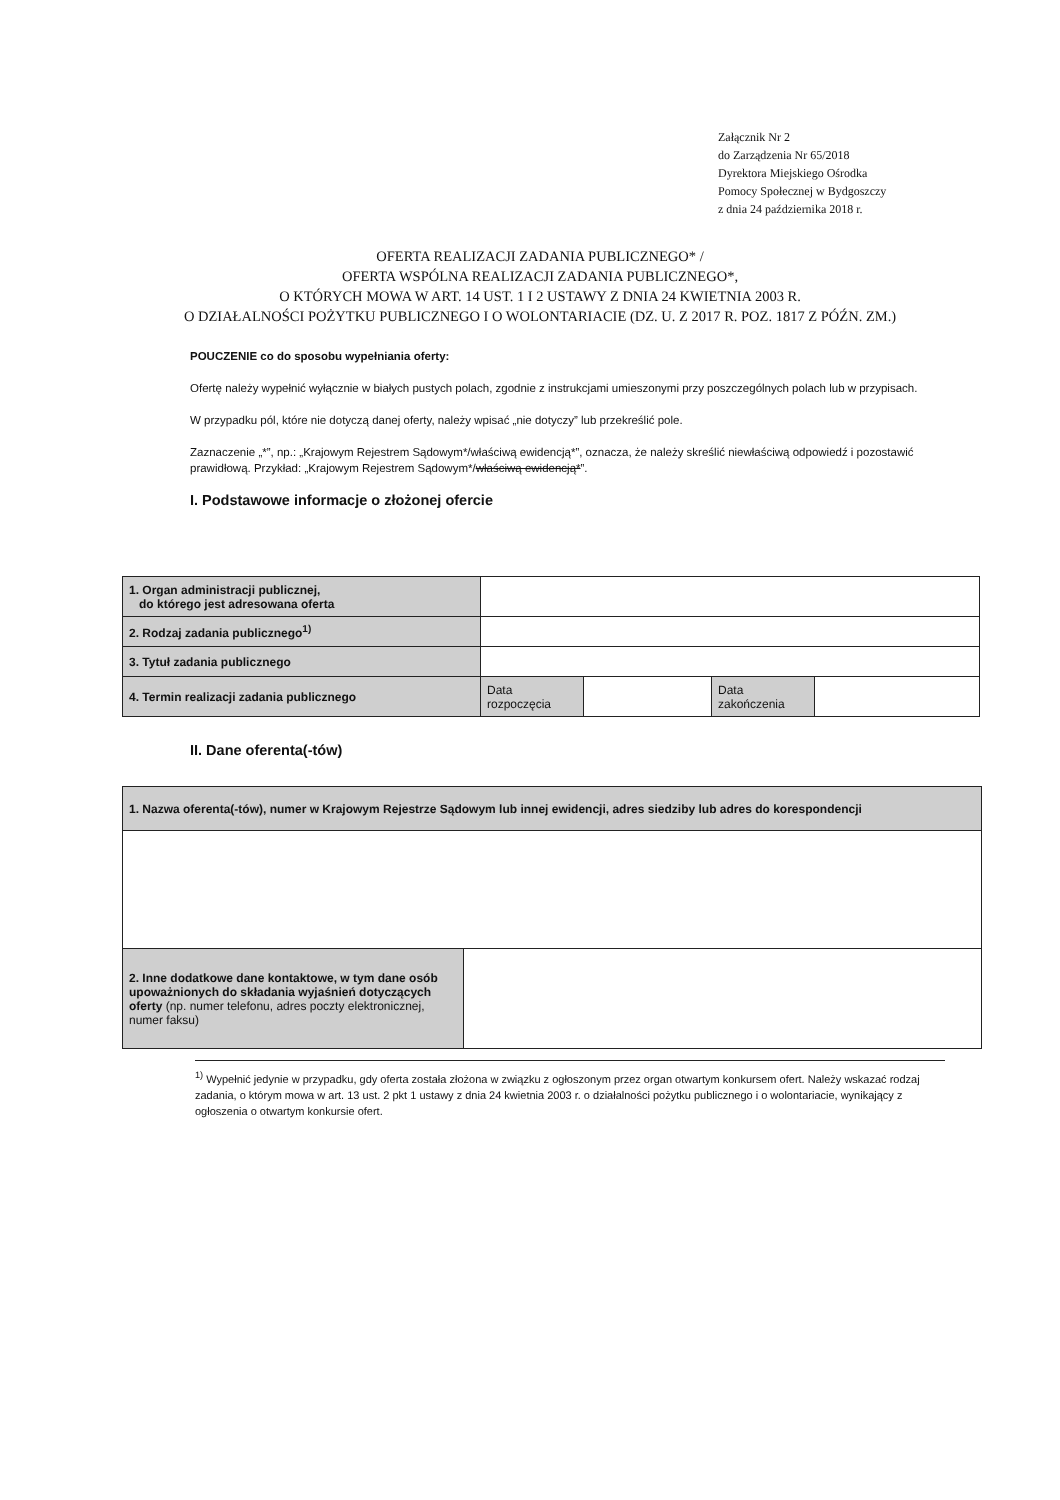Załącznik Nr 2
do Zarządzenia Nr 65/2018
Dyrektora Miejskiego Ośrodka
Pomocy Społecznej w Bydgoszczy
z dnia 24 października 2018 r.
OFERTA REALIZACJI ZADANIA PUBLICZNEGO* /
OFERTA WSPÓLNA REALIZACJI ZADANIA PUBLICZNEGO*,
O KTÓRYCH MOWA W ART. 14 UST. 1 I 2 USTAWY Z DNIA 24 KWIETNIA 2003 R.
O DZIAŁALNOŚCI POŻYTKU PUBLICZNEGO I O WOLONTARIACIE (DZ. U. Z 2017 R. POZ. 1817 Z PÓŹN. ZM.)
POUCZENIE co do sposobu wypełniania oferty:
Ofertę należy wypełnić wyłącznie w białych pustych polach, zgodnie z instrukcjami umieszonymi przy poszczególnych polach lub w przypisach.
W przypadku pól, które nie dotyczą danej oferty, należy wpisać „nie dotyczy” lub przekreślić pole.
Zaznaczenie „*”, np.: „Krajowym Rejestrem Sądowym*/właściwą ewidencją*”, oznacza, że należy skreślić niewłaściwą odpowiedź i pozostawić prawidłową. Przykład: „Krajowym Rejestrem Sądowym*/właściwą ewidencją*”.
I. Podstawowe informacje o złożonej ofercie
| 1. Organ administracji publicznej, do którego jest adresowana oferta | | | | |
| 2. Rodzaj zadania publicznego<sup>1)</sup> | | | | |
| 3. Tytuł zadania publicznego | | | | |
| 4. Termin realizacji zadania publicznego | Data rozpoczęcia | | Data zakończenia | |
II. Dane oferenta(-tów)
| 1. Nazwa oferenta(-tów), numer w Krajowym Rejestrze Sądowym lub innej ewidencji, adres siedziby lub adres do korespondencji | |
| 2. Inne dodatkowe dane kontaktowe, w tym dane osób upoważnionych do składania wyjaśnień dotyczących oferty (np. numer telefonu, adres poczty elektronicznej, numer faksu) | |
<sup>1)</sup> Wypełnić jedynie w przypadku, gdy oferta została złożona w związku z ogłoszonym przez organ otwartym konkursem ofert. Należy wskazać rodzaj zadania, o którym mowa w art. 13 ust. 2 pkt 1 ustawy z dnia 24 kwietnia 2003 r. o działalności pożytku publicznego i o wolontariacie, wynikający z ogłoszenia o otwartym konkursie ofert.